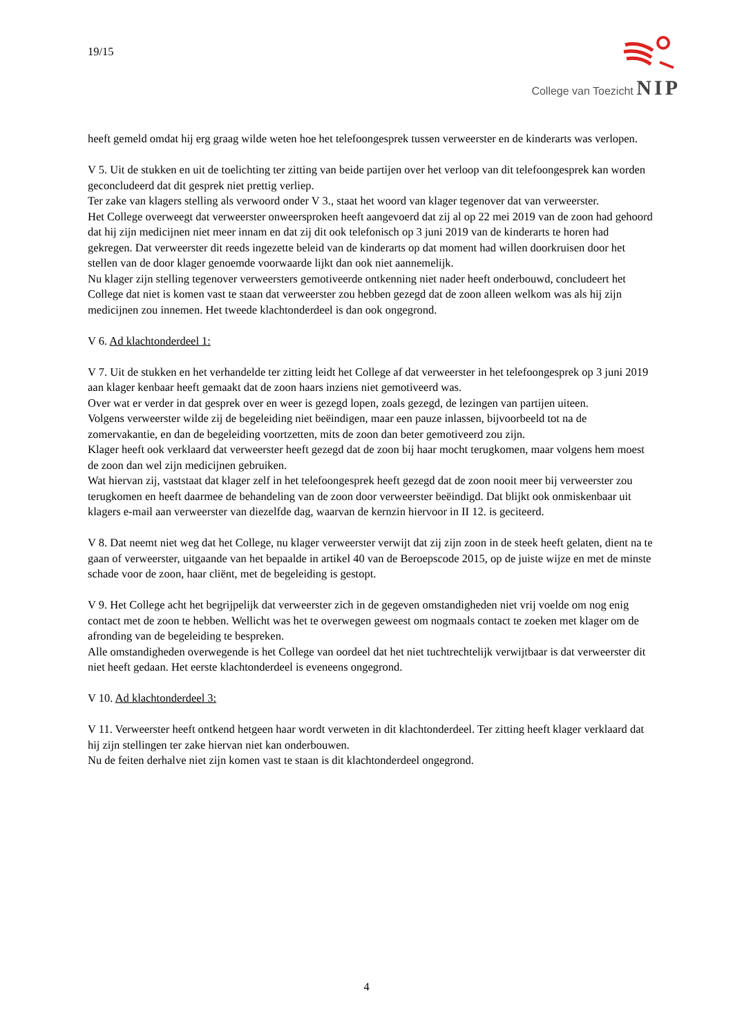19/15
College van Toezicht NIP
heeft gemeld omdat hij erg graag wilde weten hoe het telefoongesprek tussen verweerster en de kinderarts was verlopen.
V 5. Uit de stukken en uit de toelichting ter zitting van beide partijen over het verloop van dit telefoongesprek kan worden geconcludeerd dat dit gesprek niet prettig verliep.
Ter zake van klagers stelling als verwoord onder V 3., staat het woord van klager tegenover dat van verweerster.
Het College overweegt dat verweerster onweersproken heeft aangevoerd dat zij al op 22 mei 2019 van de zoon had gehoord dat hij zijn medicijnen niet meer innam en dat zij dit ook telefonisch op 3 juni 2019 van de kinderarts te horen had gekregen. Dat verweerster dit reeds ingezette beleid van de kinderarts op dat moment had willen doorkruisen door het stellen van de door klager genoemde voorwaarde lijkt dan ook niet aannemelijk.
Nu klager zijn stelling tegenover verweersters gemotiveerde ontkenning niet nader heeft onderbouwd, concludeert het College dat niet is komen vast te staan dat verweerster zou hebben gezegd dat de zoon alleen welkom was als hij zijn medicijnen zou innemen. Het tweede klachtonderdeel is dan ook ongegrond.
V 6. Ad klachtonderdeel 1:
V 7. Uit de stukken en het verhandelde ter zitting leidt het College af dat verweerster in het telefoongesprek op 3 juni 2019 aan klager kenbaar heeft gemaakt dat de zoon haars inziens niet gemotiveerd was.
Over wat er verder in dat gesprek over en weer is gezegd lopen, zoals gezegd, de lezingen van partijen uiteen.
Volgens verweerster wilde zij de begeleiding niet beëindigen, maar een pauze inlassen, bijvoorbeeld tot na de zomervakantie, en dan de begeleiding voortzetten, mits de zoon dan beter gemotiveerd zou zijn.
Klager heeft ook verklaard dat verweerster heeft gezegd dat de zoon bij haar mocht terugkomen, maar volgens hem moest de zoon dan wel zijn medicijnen gebruiken.
Wat hiervan zij, vaststaat dat klager zelf in het telefoongesprek heeft gezegd dat de zoon nooit meer bij verweerster zou terugkomen en heeft daarmee de behandeling van de zoon door verweerster beëindigd. Dat blijkt ook onmiskenbaar uit klagers e-mail aan verweerster van diezelfde dag, waarvan de kernzin hiervoor in II 12. is geciteerd.
V 8. Dat neemt niet weg dat het College, nu klager verweerster verwijt dat zij zijn zoon in de steek heeft gelaten, dient na te gaan of verweerster, uitgaande van het bepaalde in artikel 40 van de Beroepscode 2015, op de juiste wijze en met de minste schade voor de zoon, haar cliënt, met de begeleiding is gestopt.
V 9. Het College acht het begrijpelijk dat verweerster zich in de gegeven omstandigheden niet vrij voelde om nog enig contact met de zoon te hebben. Wellicht was het te overwegen geweest om nogmaals contact te zoeken met klager om de afronding van de begeleiding te bespreken.
Alle omstandigheden overwegende is het College van oordeel dat het niet tuchtrechtelijk verwijtbaar is dat verweerster dit niet heeft gedaan. Het eerste klachtonderdeel is eveneens ongegrond.
V 10. Ad klachtonderdeel 3:
V 11. Verweerster heeft ontkend hetgeen haar wordt verweten in dit klachtonderdeel. Ter zitting heeft klager verklaard dat hij zijn stellingen ter zake hiervan niet kan onderbouwen.
Nu de feiten derhalve niet zijn komen vast te staan is dit klachtonderdeel ongegrond.
4